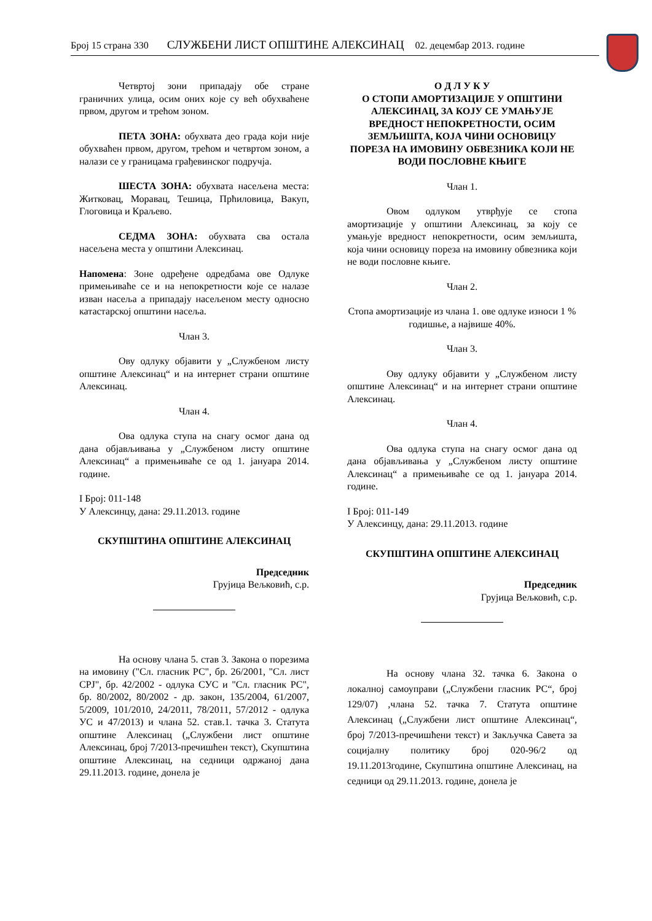Број 15 страна 330 СЛУЖБЕНИ ЛИСТ ОПШТИНЕ АЛЕКСИНАЦ 02. децембар 2013. године
Четвртој зони припадају обе стране граничних улица, осим оних које су већ обухваћене првом, другом и трећом зоном.
ПЕТА ЗОНА: обухвата део града који није обухваћен првом, другом, трећом и четвртом зоном, а налази се у границама грађевинског подручја.
ШЕСТА ЗОНА: обухвата насељена места: Житковац, Моравац, Тешица, Прћиловица, Вакуп, Глоговица и Краљево.
СЕДМА ЗОНА: обухвата сва остала насељена места у општини Алексинац.
Напомена: Зоне одређене одредбама ове Одлуке примењиваће се и на непокретности које се налазе изван насеља а припадају насељеном месту односно катастарској општини насеља.
Члан 3.
Ову одлуку објавити у „Службеном листу општине Алексинац“ и на интернет страни општине Алексинац.
Члан 4.
Ова одлука ступа на снагу осмог дана од дана објављивања у „Службеном листу општине Алексинац“ а примењиваће се од 1. јануара 2014. године.
I Број: 011-148
У Алексинцу, дана: 29.11.2013. године
СКУПШТИНА ОПШТИНЕ АЛЕКСИНАЦ
Председник
Грујица Вељковић, с.р.
На основу члана 5. став 3. Закона о порезима на имовину ("Сл. гласник РС", бр. 26/2001, "Сл. лист СРЈ", бр. 42/2002 - одлука СУС и "Сл. гласник РС", бр. 80/2002, 80/2002 - др. закон, 135/2004, 61/2007, 5/2009, 101/2010, 24/2011, 78/2011, 57/2012 - одлука УС и 47/2013) и члана 52. став.1. тачка 3. Статута општине Алексинац („Службени лист општине Алексинац, број 7/2013-пречишћен текст), Скупштина општине Алексинац, на седници одржаној дана 29.11.2013. године, донела је
О Д Л У К У
О СТОПИ АМОРТИЗАЦИЈЕ У ОПШТИНИ АЛЕКСИНАЦ, ЗА КОЈУ СЕ УМАЊУЈЕ ВРЕДНОСТ НЕПОКРЕТНОСТИ, ОСИМ ЗЕМЉИШТА, КОЈА ЧИНИ ОСНОВИЦУ ПОРЕЗА НА ИМОВИНУ ОБВЕЗНИКА КОЈИ НЕ ВОДИ ПОСЛОВНЕ КЊИГЕ
Члан 1.
Овом одлуком утврђује се стопа амортизације у општини Алексинац, за коју се умањује вредност непокретности, осим земљишта, која чини основицу пореза на имовину обвезника који не води пословне књиге.
Члан 2.
Стопа амортизације из члана 1. ове одлуке износи 1 % годишње, а највише 40%.
Члан 3.
Ову одлуку објавити у „Службеном листу општине Алексинац“ и на интернет страни општине Алексинац.
Члан 4.
Ова одлука ступа на снагу осмог дана од дана објављивања у „Службеном листу општине Алексинац“ а примењиваће се од 1. јануара 2014. године.
I Број: 011-149
У Алексинцу, дана: 29.11.2013. године
СКУПШТИНА ОПШТИНЕ АЛЕКСИНАЦ
Председник
Грујица Вељковић, с.р.
На основу члана 32. тачка 6. Закона о локалној самоуправи („Службени гласник РС“, број 129/07) ,члана 52. тачка 7. Статута општине Алексинац („Службени лист општине Алексинац“, број 7/2013-пречишћени текст) и Закључка Савета за социјалну политику број 020-96/2 од 19.11.2013године, Скупштина општине Алексинац, на седници од 29.11.2013. године, донела је